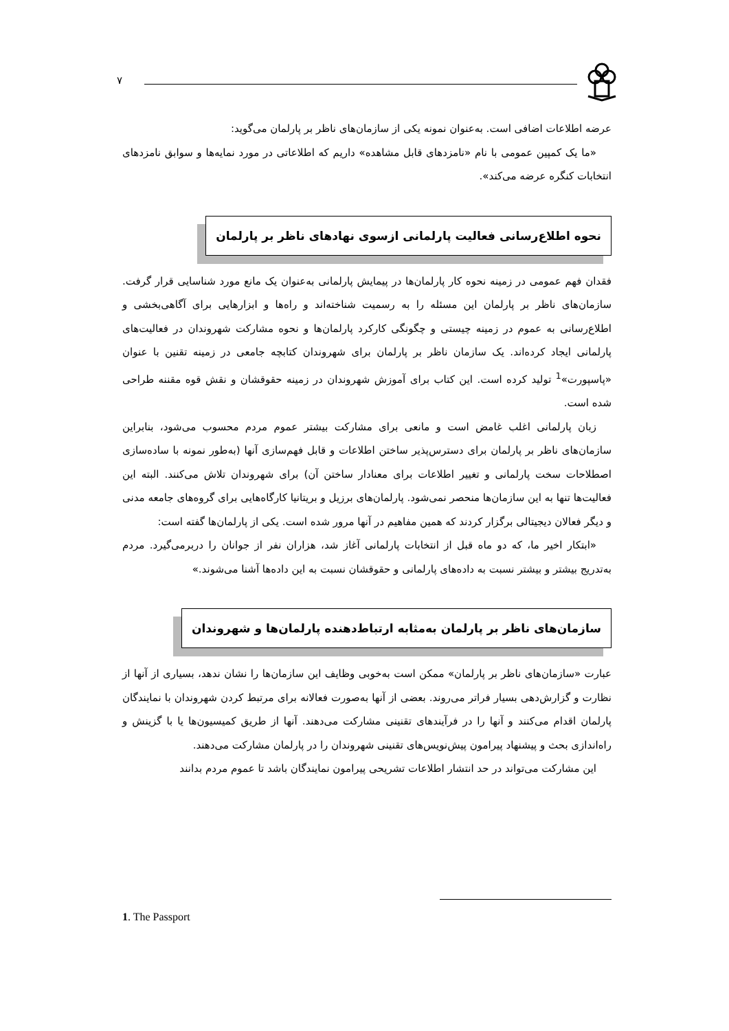٧
عرضه اطلاعات اضافی است. به‌عنوان نمونه یکی از سازمان‌های ناظر بر پارلمان می‌گوید:
«ما یک کمپین عمومی با نام «نامزدهای قابل مشاهده» داریم که اطلاعاتی در مورد نمایه‌ها و سوابق نامزدهای انتخابات کنگره عرضه می‌کند».
نحوه اطلاع‌رسانی فعالیت پارلمانی ازسوی نهادهای ناظر بر پارلمان
فقدان فهم عمومی در زمینه نحوه کار پارلمان‌ها در پیمایش پارلمانی به‌عنوان یک مانع مورد شناسایی قرار گرفت. سازمان‌های ناظر بر پارلمان این مسئله را به رسمیت شناخته‌اند و راه‌ها و ابزارهایی برای آگاهی‌بخشی و اطلاع‌رسانی به عموم در زمینه چیستی و چگونگی کارکرد پارلمان‌ها و نحوه مشارکت شهروندان در فعالیت‌های پارلمانی ایجاد کرده‌اند. یک سازمان ناظر بر پارلمان برای شهروندان کتابچه جامعی در زمینه تقنین با عنوان «پاسپورت»<sup>1</sup> تولید کرده است. این کتاب برای آموزش شهروندان در زمینه حقوقشان و نقش قوه مقننه طراحی شده است.
زبان پارلمانی اغلب غامض است و مانعی برای مشارکت بیشتر عموم مردم محسوب می‌شود، بنابراین سازمان‌های ناظر بر پارلمان برای دسترس‌پذیر ساختن اطلاعات و قابل فهم‌سازی آنها (به‌طور نمونه با ساده‌سازی اصطلاحات سخت پارلمانی و تغییر اطلاعات برای معنادار ساختن آن) برای شهروندان تلاش می‌کنند. البته این فعالیت‌ها تنها به این سازمان‌ها منحصر نمی‌شود. پارلمان‌های برزیل و بریتانیا کارگاه‌هایی برای گروه‌های جامعه مدنی و دیگر فعالان دیجیتالی برگزار کردند که همین مفاهیم در آنها مرور شده است. یکی از پارلمان‌ها گفته است:
«ابتکار اخیر ما، که دو ماه قبل از انتخابات پارلمانی آغاز شد، هزاران نفر از جوانان را دربرمی‌گیرد. مردم به‌تدریج بیشتر و بیشتر نسبت به داده‌های پارلمانی و حقوقشان نسبت به این داده‌ها آشنا می‌شوند.»
سازمان‌های ناظر بر پارلمان به‌مثابه ارتباط‌دهنده پارلمان‌ها و شهروندان
عبارت «سازمان‌های ناظر بر پارلمان» ممکن است به‌خوبی وظایف این سازمان‌ها را نشان ندهد، بسیاری از آنها از نظارت و گزارش‌دهی بسیار فراتر می‌روند. بعضی از آنها به‌صورت فعالانه برای مرتبط کردن شهروندان با نمایندگان پارلمان اقدام می‌کنند و آنها را در فرآیندهای تقنینی مشارکت می‌دهند. آنها از طریق کمیسیون‌ها یا با گزینش و راه‌اندازی بحث و پیشنهاد پیرامون پیش‌نویس‌های تقنینی شهروندان را در پارلمان مشارکت می‌دهند.
این مشارکت می‌تواند در حد انتشار اطلاعات تشریحی پیرامون نمایندگان باشد تا عموم مردم بدانند
1. The Passport